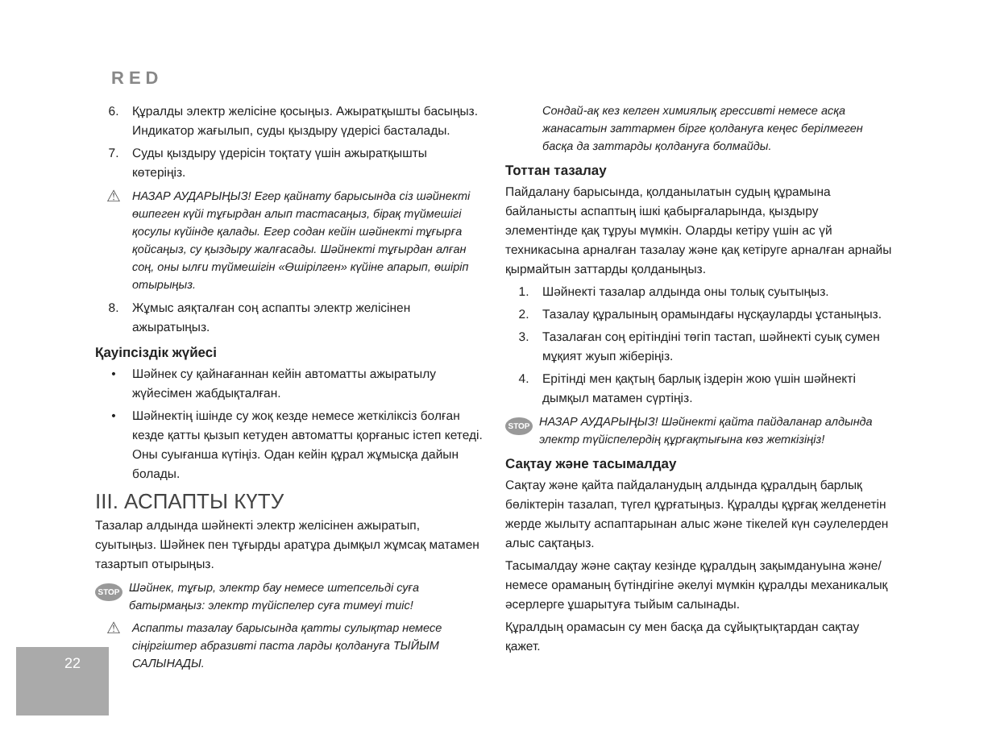RED
6. Құралды электр желісіне қосыңыз. Ажыратқышты басыңыз. Индикатор жағылып, суды қыздыру үдерісі басталады.
7. Суды қыздыру үдерісін тоқтату үшін ажыратқышты көтеріңіз.
⚠ НАЗАР АУДАРЫҢЫЗ! Егер қайнату барысында сіз шәйнекті өшпеген күйі тұғырдан алып тастасаңыз, бірақ түймешігі қосулы күйінде қалады. Егер содан кейін шәйнекті тұғырға қойсаңыз, су қыздыру жалғасады. Шәйнекті тұғырдан алған соң, оны ылғи түймешігін «Өшірілген» күйіне апарып, өшіріп отырыңыз.
8. Жұмыс аяқталған соң аспапты электр желісінен ажыратыңыз.
Қауіпсіздік жүйесі
• Шәйнек су қайнағаннан кейін автоматты ажыратылу жүйесімен жабдықталған.
• Шәйнектің ішінде су жоқ кезде немесе жеткіліксіз болған кезде қатты қызып кетуден автоматты қорғаныс істеп кетеді. Оны суығанша күтіңіз. Одан кейін құрал жұмысқа дайын болады.
III. АСПАПТЫ КҮТУ
Тазалар алдында шәйнекті электр желісінен ажыратып, суытыңыз. Шәйнек пен тұғырды аратұра дымқыл жұмсақ матамен тазартып отырыңыз.
STOP Шәйнек, тұғыр, электр бау немесе штепсельді суға батырмаңыз: электр түйіспелер суға тимеуі тиіс!
⚠ Аспапты тазалау барысында қатты сулықтар немесе сіңіргіштер абразивті паста ларды қолдануға ТЫЙЫМ САЛЫНАДЫ.
Сондай-ақ кез келген химиялық грессивті немесе асқа жанасатын заттармен бірге қолдануға кеңес берілмеген басқа да заттарды қолдануға болмайды.
Тоттан тазалау
Пайдалану барысында, қолданылатын судың құрамына байланысты аспаптың ішкі қабырғаларында, қыздыру элементінде қақ тұруы мүмкін. Оларды кетіру үшін ас үй техникасына арналған тазалау және қақ кетіруге арналған арнайы қырмайтын заттарды қолданыңыз.
1. Шәйнекті тазалар алдында оны толық суытыңыз.
2. Тазалау құралының орамындағы нұсқауларды ұстаныңыз.
3. Тазалаған соң ерітіндіні төгіп тастап, шәйнекті суық сумен мұқият жуып жіберіңіз.
4. Ерітінді мен қақтың барлық іздерін жою үшін шәйнекті дымқыл матамен сүртіңіз.
STOP НАЗАР АУДАРЫҢЫЗ! Шәйнекті қайта пайдаланар алдында электр түйіспелердің құрғақтығына көз жеткізіңіз!
Сақтау және тасымалдау
Сақтау және қайта пайдаланудың алдында құралдың барлық бөліктерін тазалап, түгел құрғатыңыз. Құралды құрғақ желденетін жерде жылыту аспаптарынан алыс және тікелей күн сәулелерден алыс сақтаңыз.
Тасымалдау және сақтау кезінде құралдың зақымдануына және/немесе ораманың бүтіндігіне әкелуі мүмкін құралды механикалық әсерлерге ұшарытуға тыйым салынады.
Құралдың орамасын су мен басқа да сұйықтықтардан сақтау қажет.
22